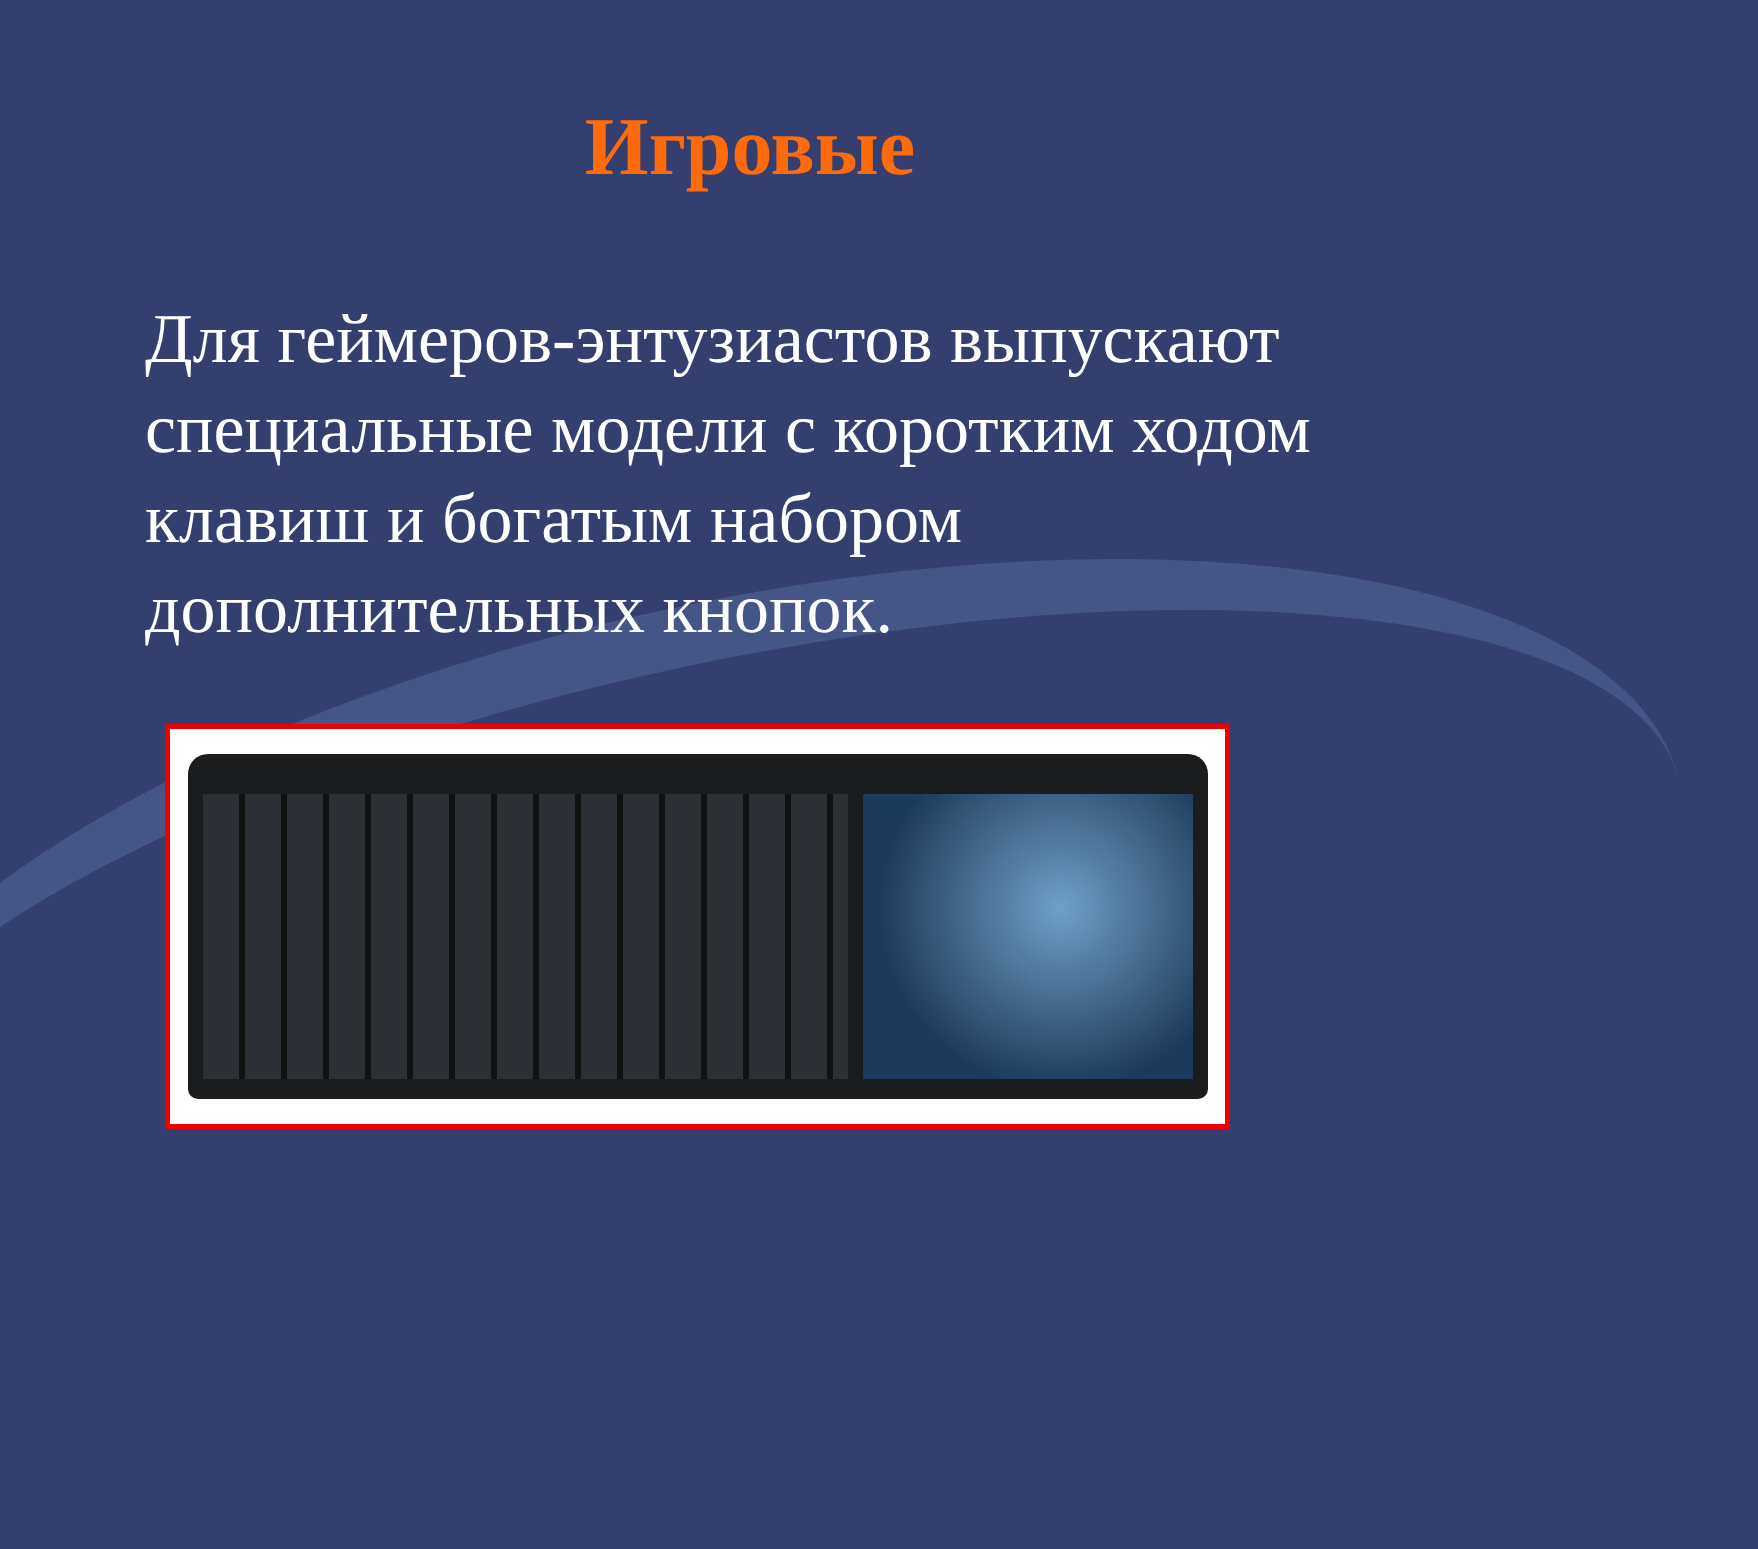Игровые
Для геймеров-энтузиастов выпускают специальные модели с коротким ходом клавиш и богатым набором дополнительных кнопок.